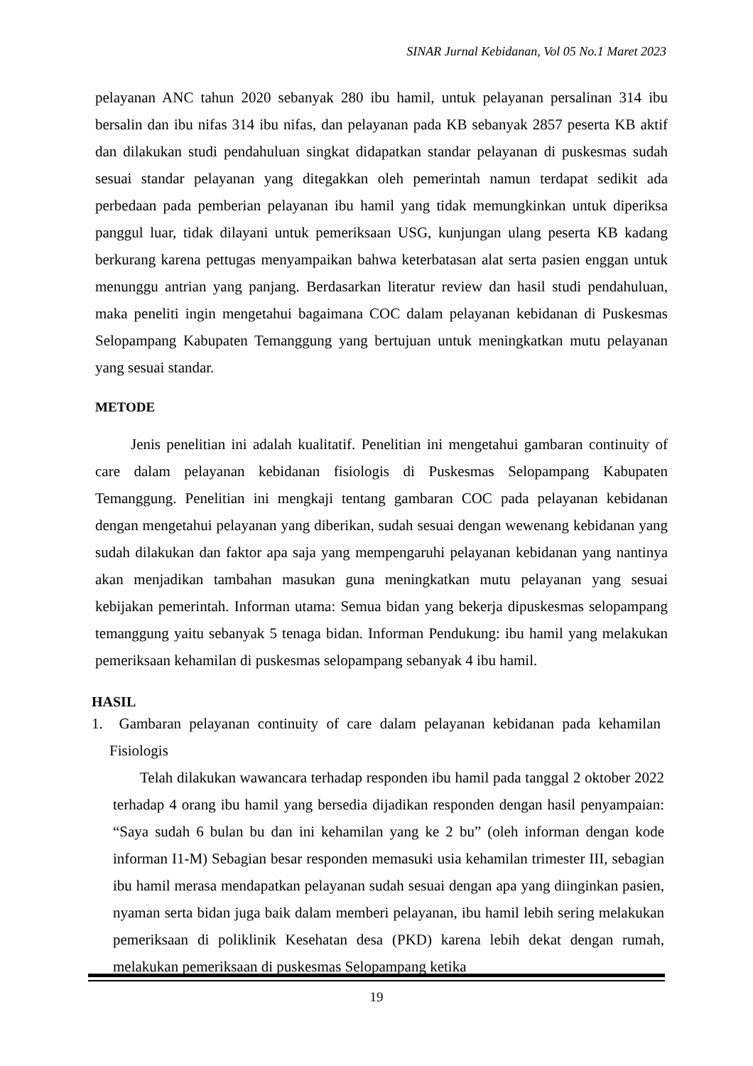SINAR Jurnal Kebidanan, Vol 05 No.1 Maret 2023
pelayanan ANC tahun 2020 sebanyak 280 ibu hamil, untuk pelayanan persalinan 314 ibu bersalin dan ibu nifas 314 ibu nifas, dan pelayanan pada KB sebanyak 2857 peserta KB aktif dan dilakukan studi pendahuluan singkat didapatkan standar pelayanan di puskesmas sudah sesuai standar pelayanan yang ditegakkan oleh pemerintah namun terdapat sedikit ada perbedaan pada pemberian pelayanan ibu hamil yang tidak memungkinkan untuk diperiksa panggul luar, tidak dilayani untuk pemeriksaan USG, kunjungan ulang peserta KB kadang berkurang karena pettugas menyampaikan bahwa keterbatasan alat serta pasien enggan untuk menunggu antrian yang panjang. Berdasarkan literatur review dan hasil studi pendahuluan, maka peneliti ingin mengetahui bagaimana COC dalam pelayanan kebidanan di Puskesmas Selopampang Kabupaten Temanggung yang bertujuan untuk meningkatkan mutu pelayanan yang sesuai standar.
METODE
Jenis penelitian ini adalah kualitatif. Penelitian ini mengetahui gambaran continuity of care dalam pelayanan kebidanan fisiologis di Puskesmas Selopampang Kabupaten Temanggung. Penelitian ini mengkaji tentang gambaran COC pada pelayanan kebidanan dengan mengetahui pelayanan yang diberikan, sudah sesuai dengan wewenang kebidanan yang sudah dilakukan dan faktor apa saja yang mempengaruhi pelayanan kebidanan yang nantinya akan menjadikan tambahan masukan guna meningkatkan mutu pelayanan yang sesuai kebijakan pemerintah. Informan utama: Semua bidan yang bekerja dipuskesmas selopampang temanggung yaitu sebanyak 5 tenaga bidan. Informan Pendukung: ibu hamil yang melakukan pemeriksaan kehamilan di puskesmas selopampang sebanyak 4 ibu hamil.
HASIL
1. Gambaran pelayanan continuity of care dalam pelayanan kebidanan pada kehamilan Fisiologis
Telah dilakukan wawancara terhadap responden ibu hamil pada tanggal 2 oktober 2022 terhadap 4 orang ibu hamil yang bersedia dijadikan responden dengan hasil penyampaian: “Saya sudah 6 bulan bu dan ini kehamilan yang ke 2 bu” (oleh informan dengan kode informan I1-M) Sebagian besar responden memasuki usia kehamilan trimester III, sebagian ibu hamil merasa mendapatkan pelayanan sudah sesuai dengan apa yang diinginkan pasien, nyaman serta bidan juga baik dalam memberi pelayanan, ibu hamil lebih sering melakukan pemeriksaan di poliklinik Kesehatan desa (PKD) karena lebih dekat dengan rumah, melakukan pemeriksaan di puskesmas Selopampang ketika
19